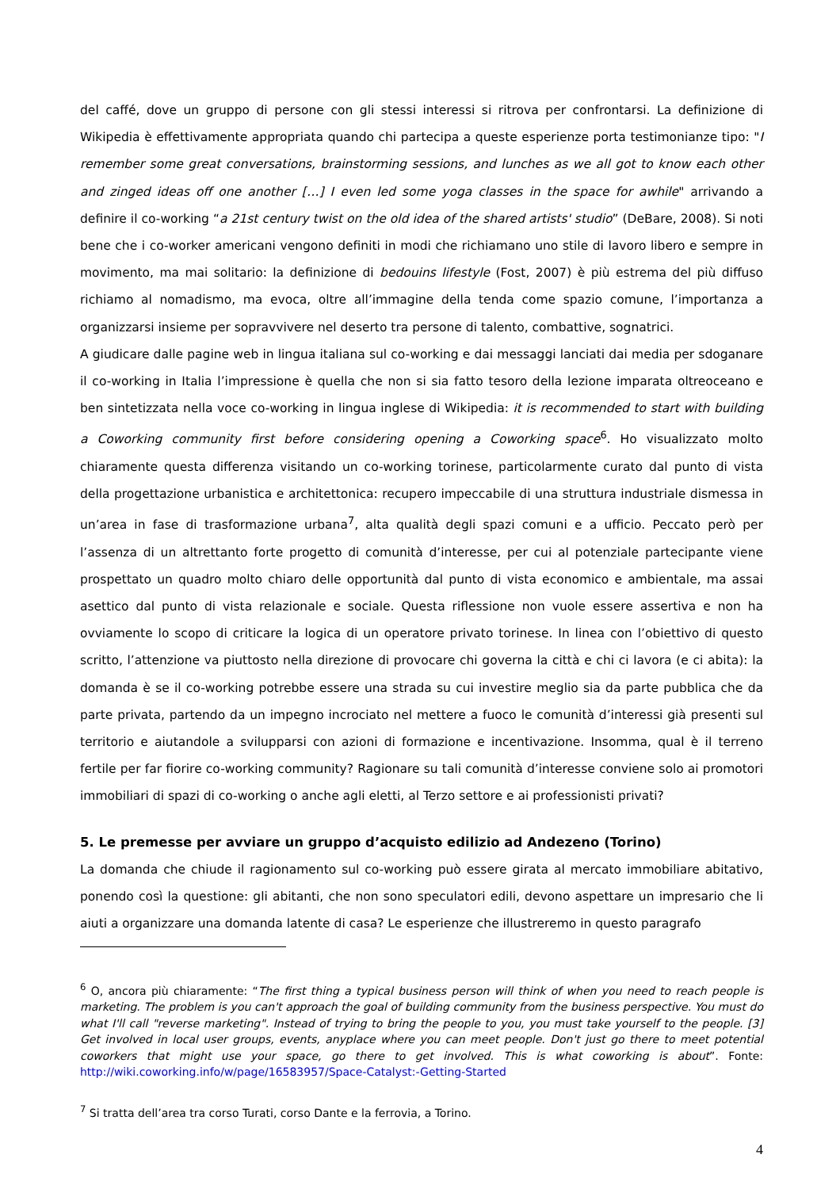del caffé, dove un gruppo di persone con gli stessi interessi si ritrova per confrontarsi. La definizione di Wikipedia è effettivamente appropriata quando chi partecipa a queste esperienze porta testimonianze tipo: "I remember some great conversations, brainstorming sessions, and lunches as we all got to know each other and zinged ideas off one another […] I even led some yoga classes in the space for awhile" arrivando a definire il co-working “a 21st century twist on the old idea of the shared artists' studio” (DeBare, 2008). Si noti bene che i co-worker americani vengono definiti in modi che richiamano uno stile di lavoro libero e sempre in movimento, ma mai solitario: la definizione di bedouins lifestyle (Fost, 2007) è più estrema del più diffuso richiamo al nomadismo, ma evoca, oltre all’immagine della tenda come spazio comune, l’importanza a organizzarsi insieme per sopravvivere nel deserto tra persone di talento, combattive, sognatrici.
A giudicare dalle pagine web in lingua italiana sul co-working e dai messaggi lanciati dai media per sdoganare il co-working in Italia l’impressione è quella che non si sia fatto tesoro della lezione imparata oltreoceano e ben sintetizzata nella voce co-working in lingua inglese di Wikipedia: it is recommended to start with building a Coworking community first before considering opening a Coworking space<sup>6</sup>. Ho visualizzato molto chiaramente questa differenza visitando un co-working torinese, particolarmente curato dal punto di vista della progettazione urbanistica e architettonica: recupero impeccabile di una struttura industriale dismessa in un’area in fase di trasformazione urbana<sup>7</sup>, alta qualità degli spazi comuni e a ufficio. Peccato però per l’assenza di un altrettanto forte progetto di comunità d’interesse, per cui al potenziale partecipante viene prospettato un quadro molto chiaro delle opportunità dal punto di vista economico e ambientale, ma assai asettico dal punto di vista relazionale e sociale. Questa riflessione non vuole essere assertiva e non ha ovviamente lo scopo di criticare la logica di un operatore privato torinese. In linea con l’obiettivo di questo scritto, l’attenzione va piuttosto nella direzione di provocare chi governa la città e chi ci lavora (e ci abita): la domanda è se il co-working potrebbe essere una strada su cui investire meglio sia da parte pubblica che da parte privata, partendo da un impegno incrociato nel mettere a fuoco le comunità d’interessi già presenti sul territorio e aiutandole a svilupparsi con azioni di formazione e incentivazione. Insomma, qual è il terreno fertile per far fiorire co-working community? Ragionare su tali comunità d’interesse conviene solo ai promotori immobiliari di spazi di co-working o anche agli eletti, al Terzo settore e ai professionisti privati?
5. Le premesse per avviare un gruppo d’acquisto edilizio ad Andezeno (Torino)
La domanda che chiude il ragionamento sul co-working può essere girata al mercato immobiliare abitativo, ponendo così la questione: gli abitanti, che non sono speculatori edili, devono aspettare un impresario che li aiuti a organizzare una domanda latente di casa? Le esperienze che illustreremo in questo paragrafo
<sup>6</sup> O, ancora più chiaramente: “The first thing a typical business person will think of when you need to reach people is marketing. The problem is you can't approach the goal of building community from the business perspective. You must do what I'll call "reverse marketing". Instead of trying to bring the people to you, you must take yourself to the people. [3] Get involved in local user groups, events, anyplace where you can meet people. Don't just go there to meet potential coworkers that might use your space, go there to get involved. This is what coworking is about”. Fonte: http://wiki.coworking.info/w/page/16583957/Space-Catalyst:-Getting-Started
<sup>7</sup> Si tratta dell’area tra corso Turati, corso Dante e la ferrovia, a Torino.
4